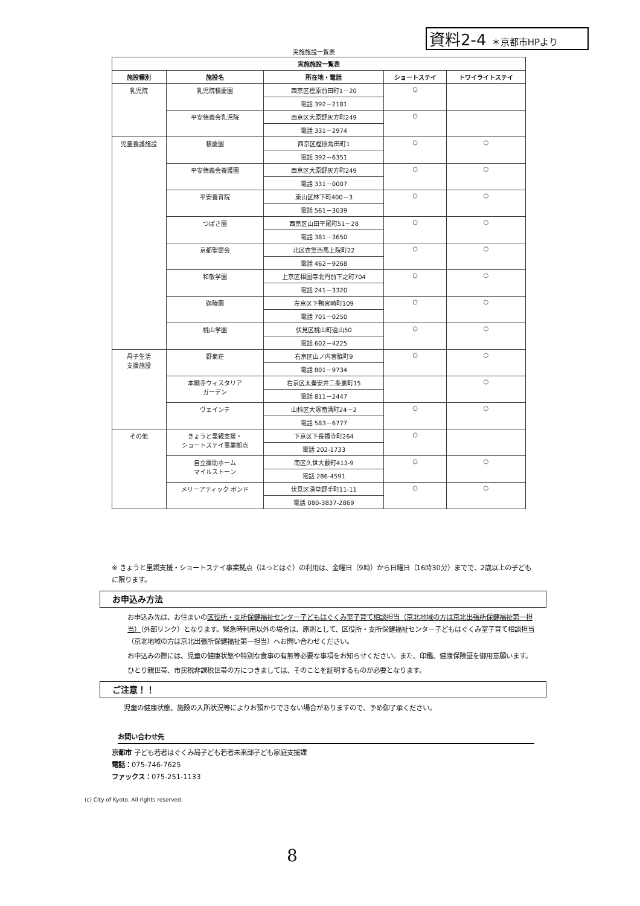資料2-4 ＊京都市HPより
実施施設一覧表
| 実施施設一覧表 | | | | |
| --- | --- | --- | --- | --- |
| 施設種別 | 施設名 | 所在地・電話 | ショートステイ | トワイライトステイ |
| 乳児院 | 乳児院積慶園 | 西京区樫原前田町1－20 | ○ | |
| | | 電話 392－2181 | | |
| | 平安徳義会乳児院 | 西京区大原野灰方町249 | ○ | |
| | | 電話 331－2974 | | |
| 児童養護施設 | 積慶園 | 西京区樫原角田町1 | ○ | ○ |
| | | 電話 392－6351 | | |
| | 平安徳義会養護園 | 西京区大原野灰方町249 | ○ | ○ |
| | | 電話 331－0007 | | |
| | 平安養育院 | 東山区林下町400－3 | ○ | ○ |
| | | 電話 561－3039 | | |
| | つばさ園 | 西京区山田平尾町51－28 | ○ | ○ |
| | | 電話 381－3650 | | |
| | 京都聖嬰会 | 北区衣笠西馬上院町22 | ○ | ○ |
| | | 電話 462－9268 | | |
| | 和敬学園 | 上京区相国寺北門前下之町704 | ○ | ○ |
| | | 電話 241－3320 | | |
| | 迦陵園 | 左京区下鴨宮崎町109 | ○ | ○ |
| | | 電話 701－0250 | | |
| | 桃山学園 | 伏見区桃山町遠山50 | ○ | ○ |
| | | 電話 602－4225 | | |
| 母子生活 支援施設 | 野菊荘 | 右京区山ノ内宮脇町9 | ○ | ○ |
| | | 電話 801－9734 | | |
| | 本願寺ウィスタリア ガーデン | 右京区太秦安井二条裏町15 | | ○ |
| | | 電話 811－2447 | | |
| | ヴェインテ | 山科区大塚南溝町24－2 | ○ | ○ |
| | | 電話 583－6777 | | |
| その他 | きょうと里親支援・ ショートステイ事業拠点 | 下京区下長福寺町264 | ○ | |
| | | 電話 202-1733 | | |
| | 自立援助ホーム マイルストーン | 南区久世大藪町413-9 | ○ | ○ |
| | | 電話 286-4591 | | |
| | メリーアティック ボンド | 伏見区深草野手町11-11 | ○ | ○ |
| | | 電話 080-3837-2869 | | |
※ きょうと里親支援・ショートステイ事業拠点（ほっとはぐ）の利用は、金曜日（9時）から日曜日（16時30分）までで、2歳以上の子どもに限ります。
お申込み方法
お申込み先は、お住まいの区役所・支所保健福祉センター子どもはぐくみ室子育て相談担当（京北地域の方は京北出張所保健福祉第一担当）（外部リンク）となります。緊急時利用以外の場合は、原則として、区役所・支所保健福祉センター子どもはぐくみ室子育て相談担当（京北地域の方は京北出張所保健福祉第一担当）へお問い合わせください。
お申込みの際には、児童の健康状態や特別な食事の有無等必要な事項をお知らせください。また、印鑑、健康保険証を御用意願います。
ひとり親世帯、市民税非課税世帯の方につきましては、そのことを証明するものが必要となります。
ご注意！！
児童の健康状態、施設の入所状況等によりお預かりできない場合がありますので、予め御了承ください。
お問い合わせ先
京都市 子ども若者はぐくみ局子ども若者未来部子ども家庭支援課
電話：075-746-7625
ファックス：075-251-1133
(c) City of Kyoto. All rights reserved.
8